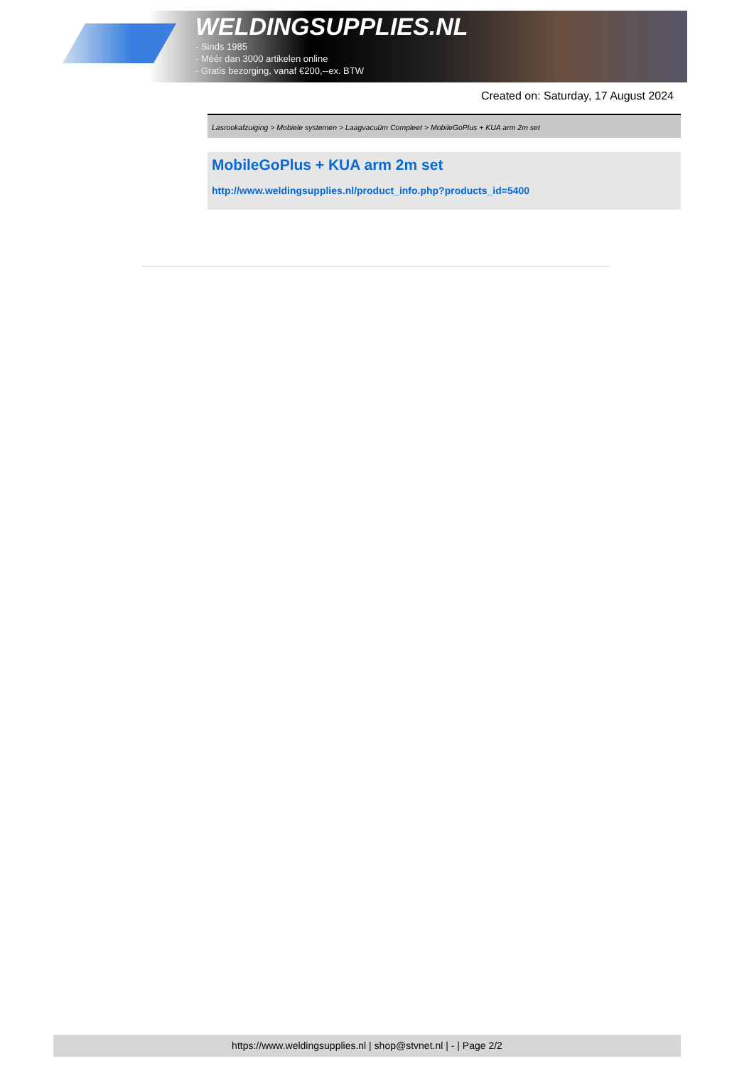WELDINGSUPPLIES.NL
- Sinds 1985
- Méér dan 3000 artikelen online
- Gratis bezorging, vanaf €200,--ex. BTW
Created on: Saturday, 17 August 2024
Lasrookafzuiging > Mobiele systemen > Laagvacuüm Compleet > MobileGoPlus + KUA arm 2m set
MobileGoPlus + KUA arm 2m set
http://www.weldingsupplies.nl/product_info.php?products_id=5400
https://www.weldingsupplies.nl | shop@stvnet.nl | - | Page 2/2